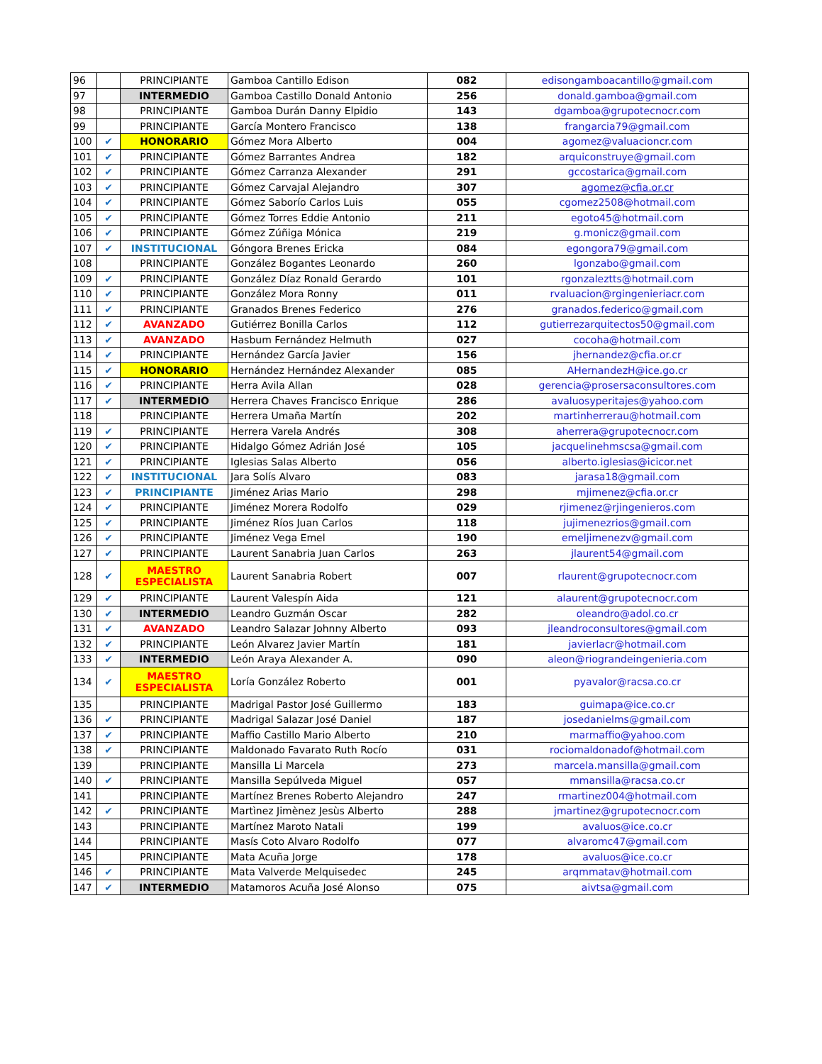| 96 | | PRINCIPIANTE | Gamboa Cantillo Edison | 082 | edisongamboacantillo@gmail.com |
| 97 | | INTERMEDIO | Gamboa Castillo Donald Antonio | 256 | donald.gamboa@gmail.com |
| 98 | | PRINCIPIANTE | Gamboa Durán Danny Elpidio | 143 | dgamboa@grupotecnocr.com |
| 99 | | PRINCIPIANTE | García Montero Francisco | 138 | frangarcia79@gmail.com |
| 100 | ✔ | HONORARIO | Gómez Mora Alberto | 004 | agomez@valuacioncr.com |
| 101 | ✔ | PRINCIPIANTE | Gómez Barrantes Andrea | 182 | arquiconstruye@gmail.com |
| 102 | ✔ | PRINCIPIANTE | Gómez Carranza Alexander | 291 | gccostarica@gmail.com |
| 103 | ✔ | PRINCIPIANTE | Gómez Carvajal Alejandro | 307 | agomez@cfia.or.cr |
| 104 | ✔ | PRINCIPIANTE | Gómez Saborío Carlos Luis | 055 | cgomez2508@hotmail.com |
| 105 | ✔ | PRINCIPIANTE | Gómez Torres Eddie Antonio | 211 | egoto45@hotmail.com |
| 106 | ✔ | PRINCIPIANTE | Gómez Zúñiga Mónica | 219 | g.monicz@gmail.com |
| 107 | ✔ | INSTITUCIONAL | Góngora Brenes Ericka | 084 | egongora79@gmail.com |
| 108 | | PRINCIPIANTE | González Bogantes Leonardo | 260 | lgonzabo@gmail.com |
| 109 | ✔ | PRINCIPIANTE | González Díaz Ronald Gerardo | 101 | rgonzaleztts@hotmail.com |
| 110 | ✔ | PRINCIPIANTE | González Mora Ronny | 011 | rvaluacion@rgingenieriacr.com |
| 111 | ✔ | PRINCIPIANTE | Granados Brenes Federico | 276 | granados.federico@gmail.com |
| 112 | ✔ | AVANZADO | Gutiérrez Bonilla Carlos | 112 | gutierrezarquitectos50@gmail.com |
| 113 | ✔ | AVANZADO | Hasbum Fernández Helmuth | 027 | cocoha@hotmail.com |
| 114 | ✔ | PRINCIPIANTE | Hernández García Javier | 156 | jhernandez@cfia.or.cr |
| 115 | ✔ | HONORARIO | Hernández Hernández Alexander | 085 | AHernandezH@ice.go.cr |
| 116 | ✔ | PRINCIPIANTE | Herra Avila Allan | 028 | gerencia@prosersaconsultores.com |
| 117 | ✔ | INTERMEDIO | Herrera Chaves Francisco Enrique | 286 | avaluosyperitajes@yahoo.com |
| 118 | | PRINCIPIANTE | Herrera Umaña Martín | 202 | martinherrerau@hotmail.com |
| 119 | ✔ | PRINCIPIANTE | Herrera Varela Andrés | 308 | aherrera@grupotecnocr.com |
| 120 | ✔ | PRINCIPIANTE | Hidalgo Gómez Adrián José | 105 | jacquelinehmscsa@gmail.com |
| 121 | ✔ | PRINCIPIANTE | Iglesias Salas Alberto | 056 | alberto.iglesias@icicor.net |
| 122 | ✔ | INSTITUCIONAL | Jara Solís Alvaro | 083 | jarasa18@gmail.com |
| 123 | ✔ | PRINCIPIANTE | Jiménez Arias Mario | 298 | mjimenez@cfia.or.cr |
| 124 | ✔ | PRINCIPIANTE | Jiménez Morera Rodolfo | 029 | rjimenez@rjingenieros.com |
| 125 | ✔ | PRINCIPIANTE | Jiménez Ríos Juan Carlos | 118 | jujimenezrios@gmail.com |
| 126 | ✔ | PRINCIPIANTE | Jiménez Vega Emel | 190 | emeljimenezv@gmail.com |
| 127 | ✔ | PRINCIPIANTE | Laurent Sanabria Juan Carlos | 263 | jlaurent54@gmail.com |
| 128 | ✔ | MAESTRO ESPECIALISTA | Laurent Sanabria Robert | 007 | rlaurent@grupotecnocr.com |
| 129 | ✔ | PRINCIPIANTE | Laurent Valespín Aida | 121 | alaurent@grupotecnocr.com |
| 130 | ✔ | INTERMEDIO | Leandro Guzmán Oscar | 282 | oleandro@adol.co.cr |
| 131 | ✔ | AVANZADO | Leandro Salazar Johnny Alberto | 093 | jleandroconsultores@gmail.com |
| 132 | ✔ | PRINCIPIANTE | León Alvarez Javier Martín | 181 | javierlacr@hotmail.com |
| 133 | ✔ | INTERMEDIO | León Araya Alexander A. | 090 | aleon@riograndeingenieria.com |
| 134 | ✔ | MAESTRO ESPECIALISTA | Loría González Roberto | 001 | pyavalor@racsa.co.cr |
| 135 | | PRINCIPIANTE | Madrigal Pastor José Guillermo | 183 | guimapa@ice.co.cr |
| 136 | ✔ | PRINCIPIANTE | Madrigal Salazar José Daniel | 187 | josedanielms@gmail.com |
| 137 | ✔ | PRINCIPIANTE | Maffio Castillo Mario Alberto | 210 | marmaffio@yahoo.com |
| 138 | ✔ | PRINCIPIANTE | Maldonado Favarato Ruth Rocío | 031 | rociomaldonadof@hotmail.com |
| 139 | | PRINCIPIANTE | Mansilla Li Marcela | 273 | marcela.mansilla@gmail.com |
| 140 | ✔ | PRINCIPIANTE | Mansilla Sepúlveda Miguel | 057 | mmansilla@racsa.co.cr |
| 141 | | PRINCIPIANTE | Martínez Brenes Roberto Alejandro | 247 | rmartinez004@hotmail.com |
| 142 | ✔ | PRINCIPIANTE | Martìnez Jimènez Jesùs Alberto | 288 | jmartinez@grupotecnocr.com |
| 143 | | PRINCIPIANTE | Martínez Maroto Natali | 199 | avaluos@ice.co.cr |
| 144 | | PRINCIPIANTE | Masís Coto Alvaro Rodolfo | 077 | alvaromc47@gmail.com |
| 145 | | PRINCIPIANTE | Mata Acuña Jorge | 178 | avaluos@ice.co.cr |
| 146 | ✔ | PRINCIPIANTE | Mata Valverde Melquisedec | 245 | arqmmatav@hotmail.com |
| 147 | ✔ | INTERMEDIO | Matamoros Acuña José Alonso | 075 | aivtsa@gmail.com |